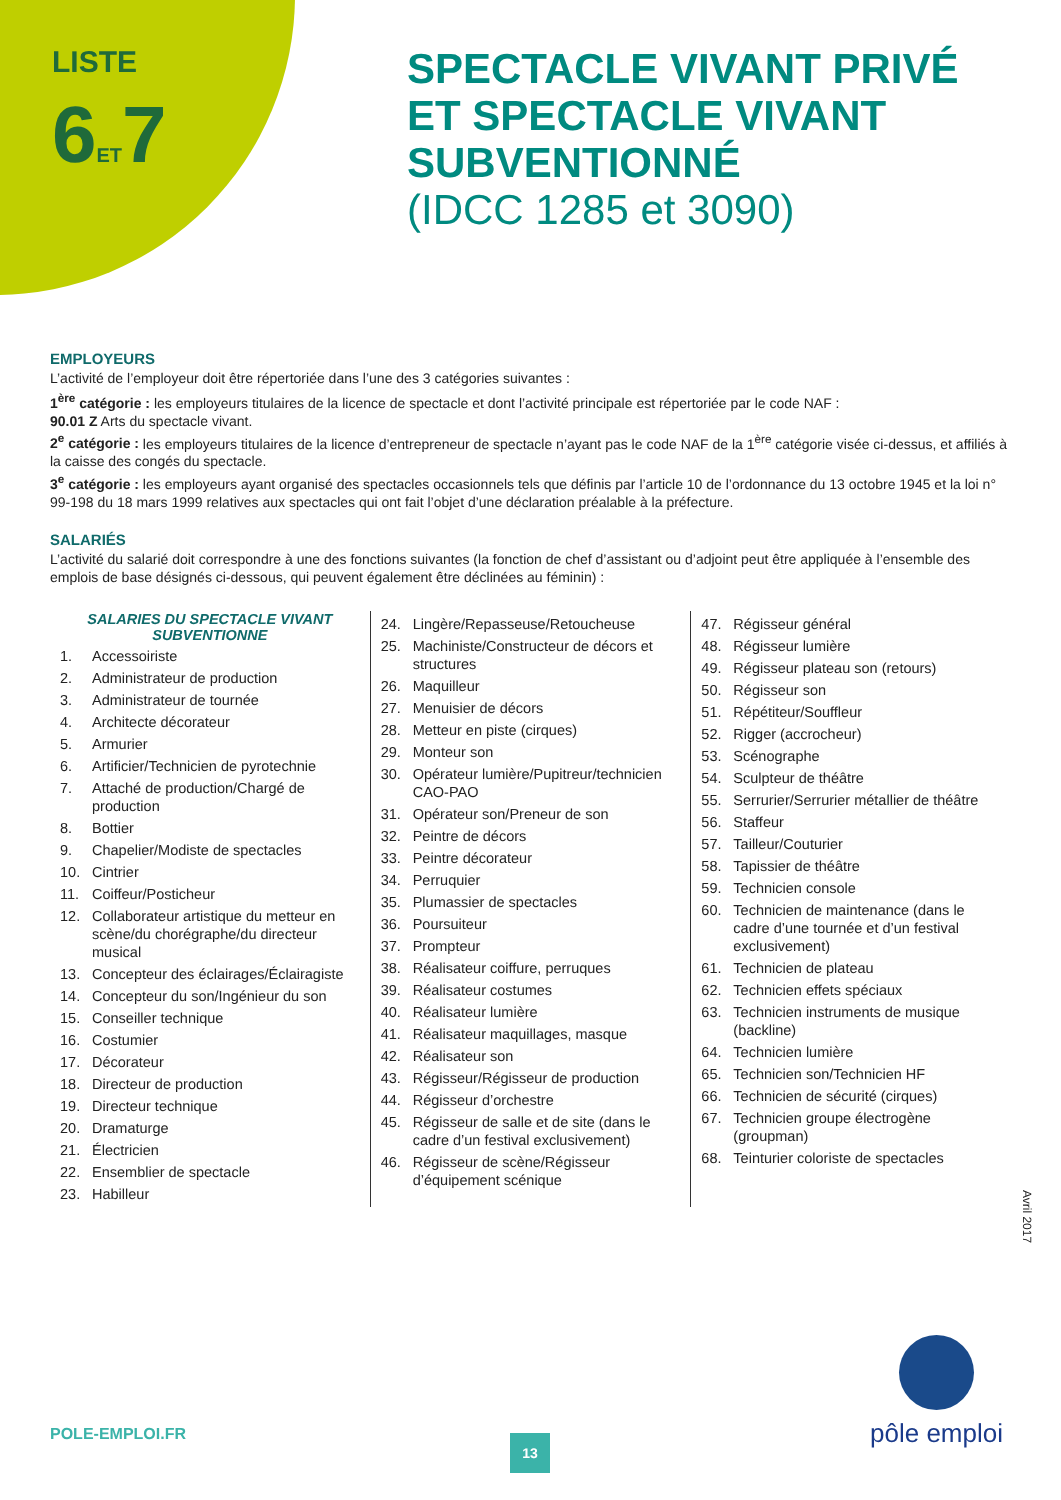LISTE
6ET7
SPECTACLE VIVANT PRIVÉ
ET SPECTACLE VIVANT
SUBVENTIONNÉ
(IDCC 1285 et 3090)
EMPLOYEURS
L’activité de l’employeur doit être répertoriée dans l’une des 3 catégories suivantes :
1<sup>ère</sup> catégorie : les employeurs titulaires de la licence de spectacle et dont l’activité principale est répertoriée par le code NAF :
90.01 Z Arts du spectacle vivant.
2<sup>e</sup> catégorie : les employeurs titulaires de la licence d’entrepreneur de spectacle n’ayant pas le code NAF de la 1<sup>ère</sup> catégorie visée ci-dessus, et affiliés à la caisse des congés du spectacle.
3<sup>e</sup> catégorie : les employeurs ayant organisé des spectacles occasionnels tels que définis par l’article 10 de l’ordonnance du 13 octobre 1945 et la loi n° 99-198 du 18 mars 1999 relatives aux spectacles qui ont fait l’objet d’une déclaration préalable à la préfecture.
SALARIÉS
L’activité du salarié doit correspondre à une des fonctions suivantes (la fonction de chef d’assistant ou d’adjoint peut être appliquée à l’ensemble des emplois de base désignés ci-dessous, qui peuvent également être déclinées au féminin) :
SALARIES DU SPECTACLE VIVANT
SUBVENTIONNE
1. Accessoiriste
2. Administrateur de production
3. Administrateur de tournée
4. Architecte décorateur
5. Armurier
6. Artificier/Technicien de pyrotechnie
7. Attaché de production/Chargé de production
8. Bottier
9. Chapelier/Modiste de spectacles
10. Cintrier
11. Coiffeur/Posticheur
12. Collaborateur artistique du metteur en scène/du chorégraphe/du directeur musical
13. Concepteur des éclairages/Éclairagiste
14. Concepteur du son/Ingénieur du son
15. Conseiller technique
16. Costumier
17. Décorateur
18. Directeur de production
19. Directeur technique
20. Dramaturge
21. Électricien
22. Ensemblier de spectacle
23. Habilleur
24. Lingère/Repasseuse/Retoucheuse
25. Machiniste/Constructeur de décors et structures
26. Maquilleur
27. Menuisier de décors
28. Metteur en piste (cirques)
29. Monteur son
30. Opérateur lumière/Pupitreur/technicien CAO-PAO
31. Opérateur son/Preneur de son
32. Peintre de décors
33. Peintre décorateur
34. Perruquier
35. Plumassier de spectacles
36. Poursuiteur
37. Prompteur
38. Réalisateur coiffure, perruques
39. Réalisateur costumes
40. Réalisateur lumière
41. Réalisateur maquillages, masque
42. Réalisateur son
43. Régisseur/Régisseur de production
44. Régisseur d’orchestre
45. Régisseur de salle et de site (dans le cadre d’un festival exclusivement)
46. Régisseur de scène/Régisseur d’équipement scénique
47. Régisseur général
48. Régisseur lumière
49. Régisseur plateau son (retours)
50. Régisseur son
51. Répétiteur/Souffleur
52. Rigger (accrocheur)
53. Scénographe
54. Sculpteur de théâtre
55. Serrurier/Serrurier métallier de théâtre
56. Staffeur
57. Tailleur/Couturier
58. Tapissier de théâtre
59. Technicien console
60. Technicien de maintenance (dans le cadre d’une tournée et d’un festival exclusivement)
61. Technicien de plateau
62. Technicien effets spéciaux
63. Technicien instruments de musique (backline)
64. Technicien lumière
65. Technicien son/Technicien HF
66. Technicien de sécurité (cirques)
67. Technicien groupe électrogène (groupman)
68. Teinturier coloriste de spectacles
Avril 2017
POLE-EMPLOI.FR 13
pôle emploi